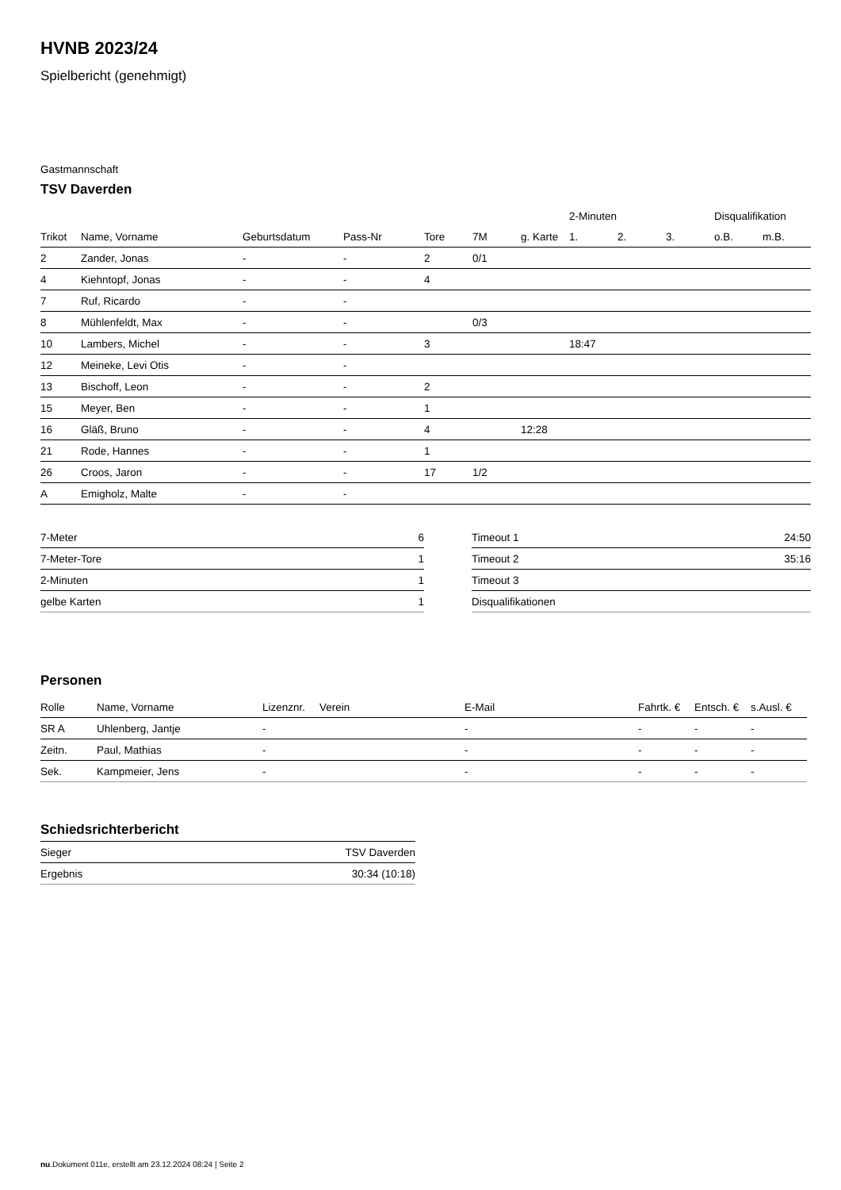HVNB 2023/24
Spielbericht (genehmigt)
Gastmannschaft
TSV Daverden
| | | | | | | | 2-Minuten | | | Disqualifikation | |
| --- | --- | --- | --- | --- | --- | --- | --- | --- | --- | --- | --- |
| Trikot | Name, Vorname | Geburtsdatum | Pass-Nr | Tore | 7M | g. Karte | 1. | 2. | 3. | o.B. | m.B. |
| 2 | Zander, Jonas | - | - | 2 | 0/1 | | | | | | |
| 4 | Kiehntopf, Jonas | - | - | 4 | | | | | | | |
| 7 | Ruf, Ricardo | - | - | | | | | | | | |
| 8 | Mühlenfeldt, Max | - | - | | 0/3 | | | | | | |
| 10 | Lambers, Michel | - | - | 3 | | | 18:47 | | | | |
| 12 | Meineke, Levi Otis | - | - | | | | | | | | |
| 13 | Bischoff, Leon | - | - | 2 | | | | | | | |
| 15 | Meyer, Ben | - | - | 1 | | | | | | | |
| 16 | Gläß, Bruno | - | - | 4 | | 12:28 | | | | | |
| 21 | Rode, Hannes | - | - | 1 | | | | | | | |
| 26 | Croos, Jaron | - | - | 17 | 1/2 | | | | | | |
| A | Emigholz, Malte | - | - | | | | | | | | |
| 7-Meter | 6 |
| 7-Meter-Tore | 1 |
| 2-Minuten | 1 |
| gelbe Karten | 1 |
| Timeout 1 | 24:50 |
| Timeout 2 | 35:16 |
| Timeout 3 | |
| Disqualifikationen | |
Personen
| Rolle | Name, Vorname | Lizenznr. | Verein | E-Mail | Fahrtk. € | Entsch. € | s.Ausl. € |
| --- | --- | --- | --- | --- | --- | --- | --- |
| SR A | Uhlenberg, Jantje | - | | - | - | - | - |
| Zeitn. | Paul, Mathias | - | | - | - | - | - |
| Sek. | Kampmeier, Jens | - | | - | - | - | - |
Schiedsrichterbericht
| Sieger | TSV Daverden |
| Ergebnis | 30:34 (10:18) |
nu.Dokument 011e, erstellt am 23.12.2024 08:24 | Seite 2